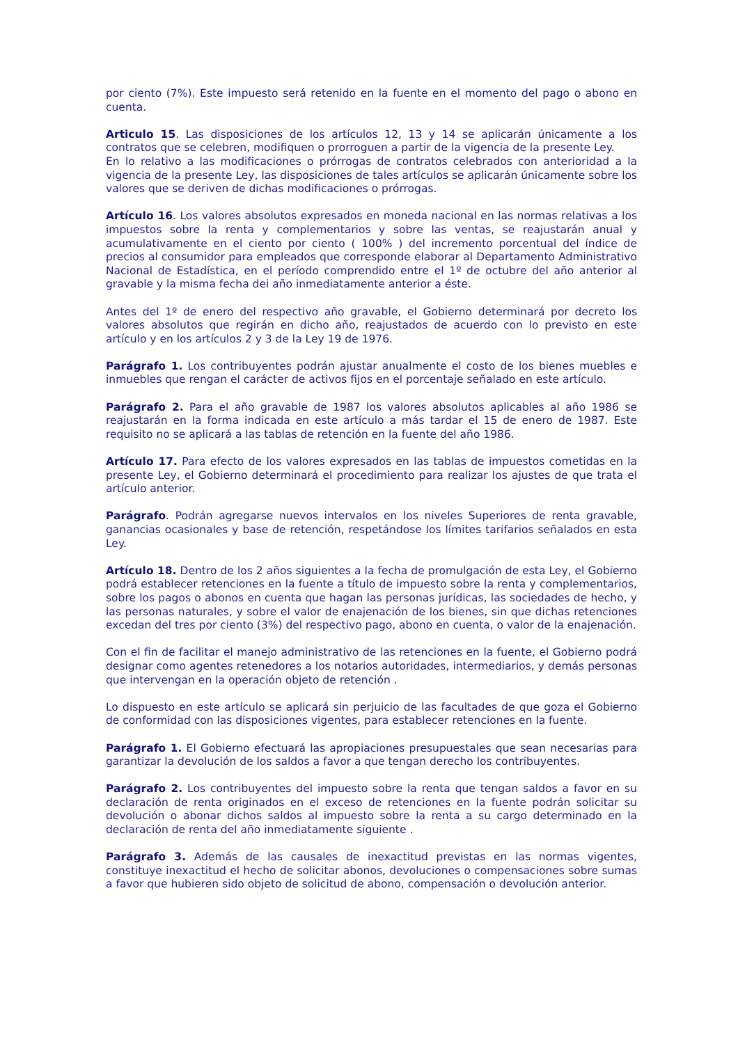por ciento (7%). Este impuesto será retenido en la fuente en el momento del pago o abono en cuenta.
Articulo 15. Las disposiciones de los artículos 12, 13 y 14 se aplicarán únicamente a los contratos que se celebren, modifiquen o prorroguen a partir de la vigencia de la presente Ley.
En lo relativo a las modificaciones o prórrogas de contratos celebrados con anterioridad a la vigencia de la presente Ley, las disposiciones de tales artículos se aplicarán únicamente sobre los valores que se deriven de dichas modificaciones o prórrogas.
Artículo 16. Los valores absolutos expresados en moneda nacional en las normas relativas a los impuestos sobre la renta y complementarios y sobre las ventas, se reajustarán anual y acumulativamente en el ciento por ciento ( 100% ) del incremento porcentual del índice de precios al consumidor para empleados que corresponde elaborar al Departamento Administrativo Nacional de Estadística, en el período comprendido entre el 1º de octubre del año anterior al gravable y la misma fecha dei año inmediatamente anterior a éste.
Antes del 1º de enero del respectivo año gravable, el Gobierno determinará por decreto los valores absolutos que regirán en dicho año, reajustados de acuerdo con lo previsto en este artículo y en los artículos 2 y 3 de la Ley 19 de 1976.
Parágrafo 1. Los contribuyentes podrán ajustar anualmente el costo de los bienes muebles e inmuebles que rengan el carácter de activos fijos en el porcentaje señalado en este artículo.
Parágrafo 2. Para el año gravable de 1987 los valores absolutos aplicables al año 1986 se reajustarán en la forma indicada en este artículo a más tardar el 15 de enero de 1987. Este requisito no se aplicará a las tablas de retención en la fuente del año 1986.
Artículo 17. Para efecto de los valores expresados en las tablas de impuestos cometidas en la presente Ley, el Gobierno determinará el procedimiento para realizar los ajustes de que trata el artículo anterior.
Parágrafo. Podrán agregarse nuevos intervalos en los niveles Superiores de renta gravable, ganancias ocasionales y base de retención, respetándose los límites tarifarios señalados en esta Ley.
Artículo 18. Dentro de los 2 años siguientes a la fecha de promulgación de esta Ley, el Gobierno podrá establecer retenciones en la fuente a título de impuesto sobre la renta y complementarios, sobre los pagos o abonos en cuenta que hagan las personas jurídicas, las sociedades de hecho, y las personas naturales, y sobre el valor de enajenación de los bienes, sin que dichas retenciones excedan del tres por ciento (3%) del respectivo pago, abono en cuenta, o valor de la enajenación.
Con el fin de facilitar el manejo administrativo de las retenciones en la fuente, el Gobierno podrá designar como agentes retenedores a los notarios autoridades, intermediarios, y demás personas que intervengan en la operación objeto de retención .
Lo dispuesto en este artículo se aplicará sin perjuicio de las facultades de que goza el Gobierno de conformidad con las disposiciones vigentes, para establecer retenciones en la fuente.
Parágrafo 1. El Gobierno efectuará las apropiaciones presupuestales que sean necesarias para garantizar la devolución de los saldos a favor a que tengan derecho los contribuyentes.
Parágrafo 2. Los contribuyentes del impuesto sobre la renta que tengan saldos a favor en su declaración de renta originados en el exceso de retenciones en la fuente podrán solicitar su devolución o abonar dichos saldos al impuesto sobre la renta a su cargo determinado en la declaración de renta del año inmediatamente siguiente .
Parágrafo 3. Además de las causales de inexactitud previstas en las normas vigentes, constituye inexactitud el hecho de solicitar abonos, devoluciones o compensaciones sobre sumas a favor que hubieren sido objeto de solicitud de abono, compensación o devolución anterior.